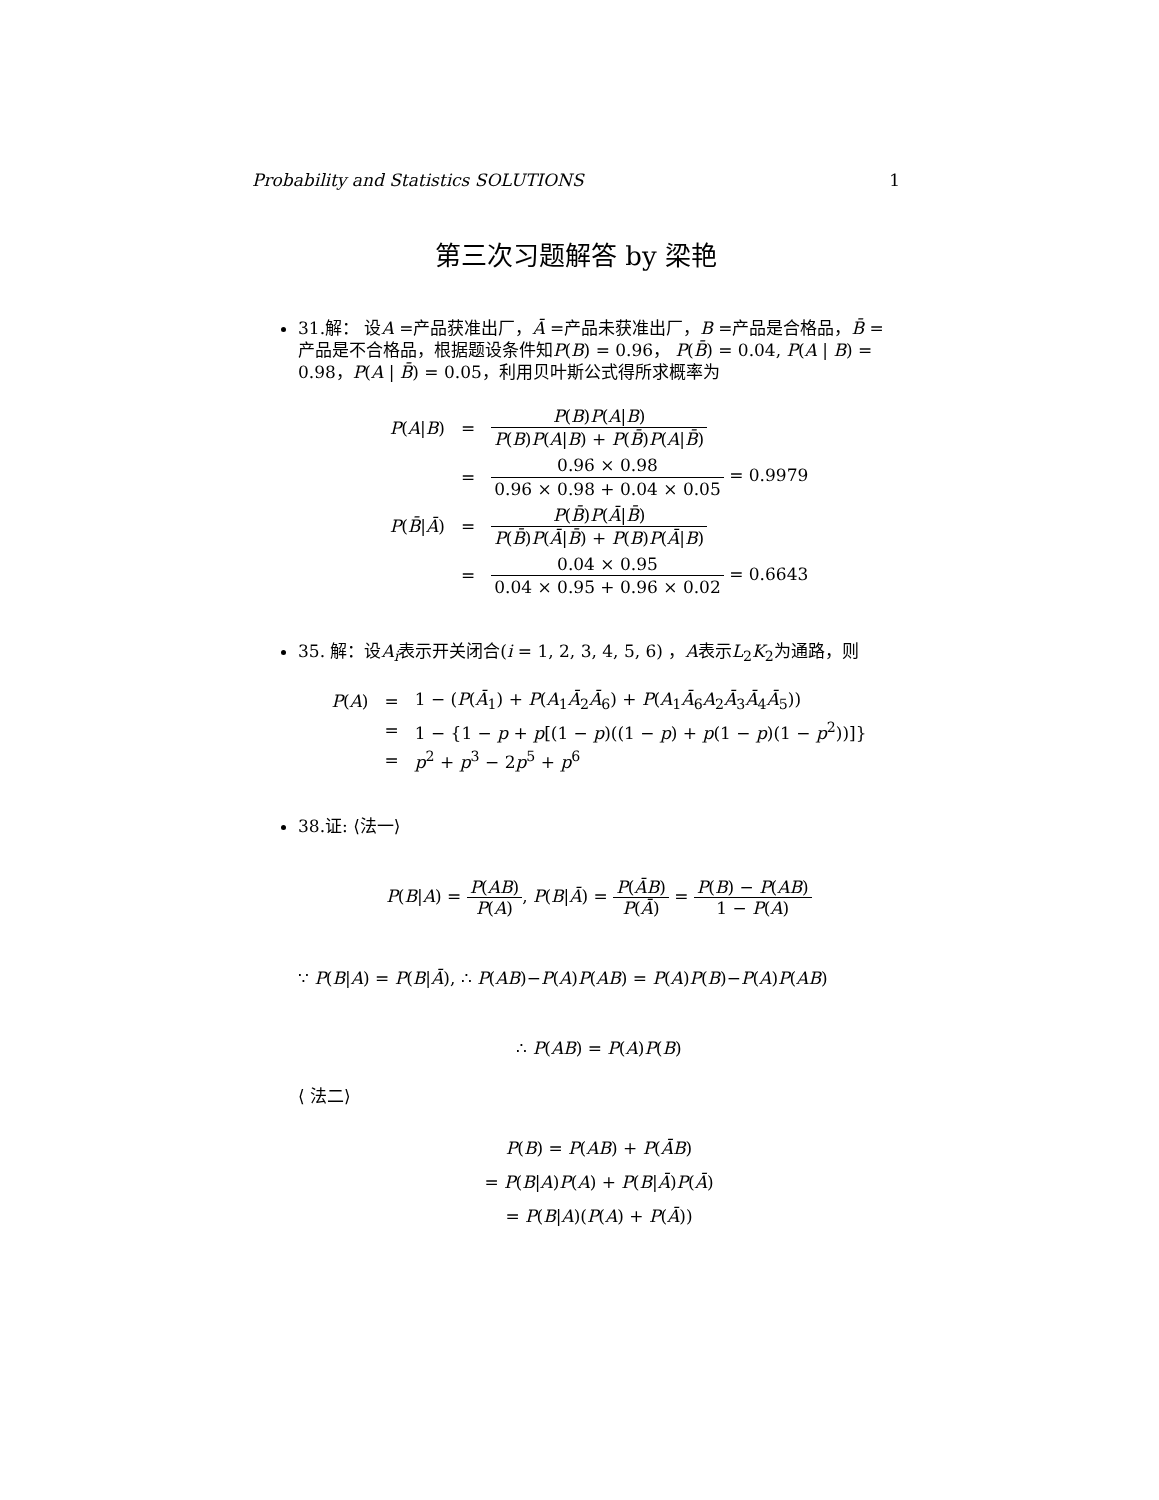Probability and Statistics SOLUTIONS 1
第三次习题解答 by 梁艳
31.解： 设A =产品获准出厂，Ā =产品未获准出厂，B =产品是合格品，B̄ =产品是不合格品，根据题设条件知P(B) = 0.96， P(B̄) = 0.04, P(A | B) = 0.98，P(A | B̄) = 0.05，利用贝叶斯公式得所求概率为
| P ( A / B ) | = | P ( B ) P ( A / B ) P ( B ) P ( A / B ) + P ( B̄ ) P ( A / B̄ ) |
| | = | 0.96 × 0.98 0.96 × 0.98 + 0.04 × 0.05 = 0.9979 |
| P ( B̄ / Ā ) | = | P ( B̄ ) P ( Ā / B̄ ) P ( B̄ ) P ( Ā / B̄ ) + P ( B ) P ( Ā / B ) |
| | = | 0.04 × 0.95 0.04 × 0.95 + 0.96 × 0.02 = 0.6643 |
35. 解：设A<sub>i</sub>表示开关闭合(i = 1, 2, 3, 4, 5, 6) ，A表示L<sub>2</sub>K<sub>2</sub>为通路，则
| P ( A ) | = | 1 − ( P ( Ā<sub>1</sub>) + P ( A<sub>1</sub> Ā<sub>2</sub> Ā<sub>6</sub>) + P ( A<sub>1</sub> Ā<sub>6</sub> A<sub>2</sub> Ā<sub>3</sub> Ā<sub>4</sub> Ā<sub>5</sub>)) |
| | = | 1 − {1 − p + p [(1 − p )((1 − p ) + p (1 − p )(1 − p<sup>2</sup>))]} |
| | = | p<sup>2</sup> + p<sup>3</sup> − 2 p<sup>5</sup> + p<sup>6</sup> |
38.证: ⟨法一⟩
P(B|A) = P(AB) P(A), P(B|Ā) = P(ĀB) P(Ā) = P(B) − P(AB) 1 − P(A)
∵ P(B|A) = P(B|Ā), ∴ P(AB)−P(A)P(AB) = P(A)P(B)−P(A)P(AB)
∴ P(AB) = P(A)P(B)
⟨ 法二⟩
P(B) = P(AB) + P(ĀB)
= P(B|A)P(A) + P(B|Ā)P(Ā)
= P(B|A)(P(A) + P(Ā))